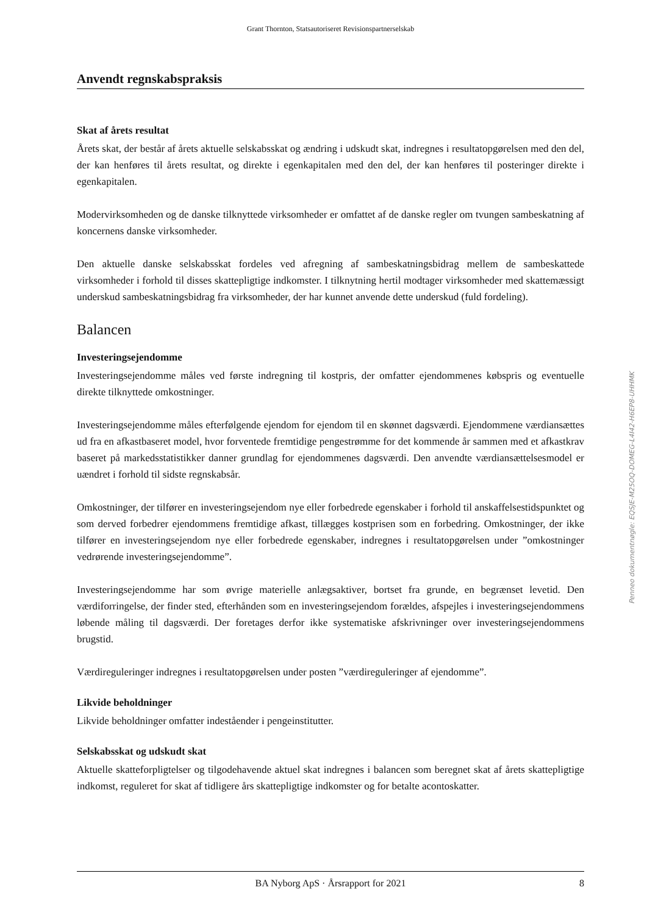Grant Thornton, Statsautoriseret Revisionspartnerselskab
Anvendt regnskabspraksis
Skat af årets resultat
Årets skat, der består af årets aktuelle selskabsskat og ændring i udskudt skat, indregnes i resultatopgørelsen med den del, der kan henføres til årets resultat, og direkte i egenkapitalen med den del, der kan henføres til posteringer direkte i egenkapitalen.
Modervirksomheden og de danske tilknyttede virksomheder er omfattet af de danske regler om tvungen sambeskatning af koncernens danske virksomheder.
Den aktuelle danske selskabsskat fordeles ved afregning af sambeskatningsbidrag mellem de sambeskattede virksomheder i forhold til disses skattepligtige indkomster. I tilknytning hertil modtager virksomheder med skattemæssigt underskud sambeskatningsbidrag fra virksomheder, der har kunnet anvende dette underskud (fuld fordeling).
Balancen
Investeringsejendomme
Investeringsejendomme måles ved første indregning til kostpris, der omfatter ejendommenes købspris og eventuelle direkte tilknyttede omkostninger.
Investeringsejendomme måles efterfølgende ejendom for ejendom til en skønnet dagsværdi. Ejendommene værdiansættes ud fra en afkastbaseret model, hvor forventede fremtidige pengestrømme for det kommende år sammen med et afkastkrav baseret på markedsstatistikker danner grundlag for ejendommenes dagsværdi. Den anvendte værdiansættelsesmodel er uændret i forhold til sidste regnskabsår.
Omkostninger, der tilfører en investeringsejendom nye eller forbedrede egenskaber i forhold til anskaffelsestidspunktet og som derved forbedrer ejendommens fremtidige afkast, tillægges kostprisen som en forbedring. Omkostninger, der ikke tilfører en investeringsejendom nye eller forbedrede egenskaber, indregnes i resultatopgørelsen under ”omkostninger vedrørende investeringsejendomme”.
Investeringsejendomme har som øvrige materielle anlægsaktiver, bortset fra grunde, en begrænset levetid. Den værdiforringelse, der finder sted, efterhånden som en investeringsejendom forældes, afspejles i investeringsejendommens løbende måling til dagsværdi. Der foretages derfor ikke systematiske afskrivninger over investeringsejendommens brugstid.
Værdireguleringer indregnes i resultatopgørelsen under posten ”værdireguleringer af ejendomme”.
Likvide beholdninger
Likvide beholdninger omfatter indeståender i pengeinstitutter.
Selskabsskat og udskudt skat
Aktuelle skatteforpligtelser og tilgodehavende aktuel skat indregnes i balancen som beregnet skat af årets skattepligtige indkomst, reguleret for skat af tidligere års skattepligtige indkomster og for betalte acontoskatter.
BA Nyborg ApS · Årsrapport for 2021 8
Penneo dokumentnøgle: EQSJE-M25OQ-DOMEG-L4I42-H6EP8-UHHMK